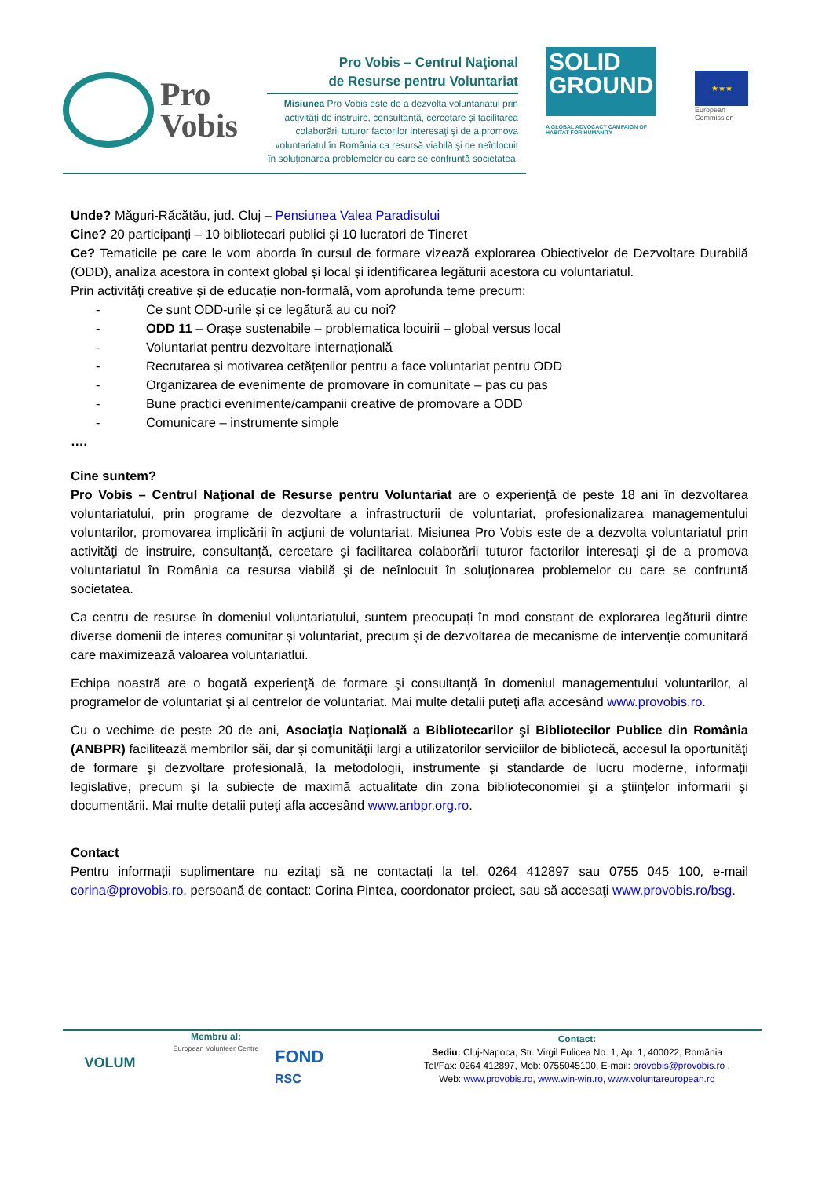Pro
Vobis
Pro Vobis – Centrul Naţional
de Resurse pentru Voluntariat
Misiunea Pro Vobis este de a dezvolta voluntariatul prin activităţi de instruire, consultanţă, cercetare şi facilitarea colaborării tuturor factorilor interesaţi şi de a promova voluntariatul în România ca resursă viabilă şi de neînlocuit în soluţionarea problemelor cu care se confruntă societatea.
SOLID
GROUND
A GLOBAL ADVOCACY CAMPAIGN OF HABITAT FOR HUMANITY
★★★
European
Commission
Unde? Măguri-Răcătău, jud. Cluj – Pensiunea Valea Paradisului
Cine? 20 participanți – 10 bibliotecari publici și 10 lucratori de Tineret
Ce? Tematicile pe care le vom aborda în cursul de formare vizează explorarea Obiectivelor de Dezvoltare Durabilă (ODD), analiza acestora în context global și local și identificarea legăturii acestora cu voluntariatul.
Prin activități creative și de educație non-formală, vom aprofunda teme precum:
- Ce sunt ODD-urile și ce legătură au cu noi?
- ODD 11 – Orașe sustenabile – problematica locuirii – global versus local
- Voluntariat pentru dezvoltare internațională
- Recrutarea și motivarea cetățenilor pentru a face voluntariat pentru ODD
- Organizarea de evenimente de promovare în comunitate – pas cu pas
- Bune practici evenimente/campanii creative de promovare a ODD
- Comunicare – instrumente simple
….
Cine suntem?
Pro Vobis – Centrul Naţional de Resurse pentru Voluntariat are o experienţă de peste 18 ani în dezvoltarea voluntariatului, prin programe de dezvoltare a infrastructurii de voluntariat, profesionalizarea managementului voluntarilor, promovarea implicării în acţiuni de voluntariat. Misiunea Pro Vobis este de a dezvolta voluntariatul prin activităţi de instruire, consultanţă, cercetare şi facilitarea colaborării tuturor factorilor interesaţi şi de a promova voluntariatul în România ca resursa viabilă şi de neînlocuit în soluţionarea problemelor cu care se confruntă societatea.
Ca centru de resurse în domeniul voluntariatului, suntem preocupați în mod constant de explorarea legăturii dintre diverse domenii de interes comunitar și voluntariat, precum și de dezvoltarea de mecanisme de intervenție comunitară care maximizează valoarea voluntariatlui.
Echipa noastră are o bogată experienţă de formare şi consultanţă în domeniul managementului voluntarilor, al programelor de voluntariat şi al centrelor de voluntariat. Mai multe detalii puteţi afla accesând www.provobis.ro.
Cu o vechime de peste 20 de ani, Asociaţia Națională a Bibliotecarilor şi Bibliotecilor Publice din România (ANBPR) facilitează membrilor săi, dar şi comunităţii largi a utilizatorilor serviciilor de bibliotecă, accesul la oportunităţi de formare şi dezvoltare profesională, la metodologii, instrumente şi standarde de lucru moderne, informaţii legislative, precum şi la subiecte de maximă actualitate din zona biblioteconomiei şi a ştiințelor informarii şi documentării. Mai multe detalii puteţi afla accesând www.anbpr.org.ro.
Contact
Pentru informații suplimentare nu ezitați să ne contactați la tel. 0264 412897 sau 0755 045 100, e-mail corina@provobis.ro, persoană de contact: Corina Pintea, coordonator proiect, sau să accesaţi www.provobis.ro/bsg.
VOLUM
Membru al:
European Volunteer Centre
FOND
RSC
Contact:
Sediu: Cluj-Napoca, Str. Virgil Fulicea No. 1, Ap. 1, 400022, România
Tel/Fax: 0264 412897, Mob: 0755045100, E-mail: provobis@provobis.ro ,
Web: www.provobis.ro, www.win-win.ro, www.voluntareuropean.ro